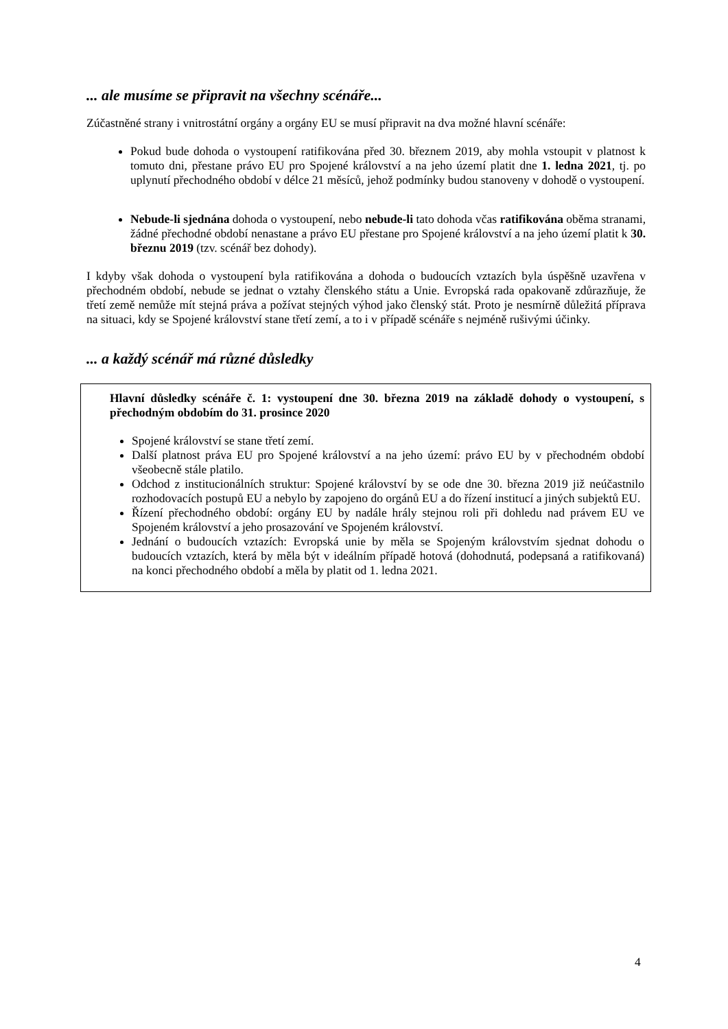... ale musíme se připravit na všechny scénáře...
Zúčastněné strany i vnitrostátní orgány a orgány EU se musí připravit na dva možné hlavní scénáře:
Pokud bude dohoda o vystoupení ratifikována před 30. březnem 2019, aby mohla vstoupit v platnost k tomuto dni, přestane právo EU pro Spojené království a na jeho území platit dne 1. ledna 2021, tj. po uplynutí přechodného období v délce 21 měsíců, jehož podmínky budou stanoveny v dohodě o vystoupení.
Nebude-li sjednána dohoda o vystoupení, nebo nebude-li tato dohoda včas ratifikována oběma stranami, žádné přechodné období nenastane a právo EU přestane pro Spojené království a na jeho území platit k 30. březnu 2019 (tzv. scénář bez dohody).
I kdyby však dohoda o vystoupení byla ratifikována a dohoda o budoucích vztazích byla úspěšně uzavřena v přechodném období, nebude se jednat o vztahy členského státu a Unie. Evropská rada opakovaně zdůrazňuje, že třetí země nemůže mít stejná práva a požívat stejných výhod jako členský stát. Proto je nesmírně důležitá příprava na situaci, kdy se Spojené království stane třetí zemí, a to i v případě scénáře s nejméně rušivými účinky.
... a každý scénář má různé důsledky
Hlavní důsledky scénáře č. 1: vystoupení dne 30. března 2019 na základě dohody o vystoupení, s přechodným obdobím do 31. prosince 2020
Spojené království se stane třetí zemí.
Další platnost práva EU pro Spojené království a na jeho území: právo EU by v přechodném období všeobecně stále platilo.
Odchod z institucionálních struktur: Spojené království by se ode dne 30. března 2019 již neúčastnilo rozhodovacích postupů EU a nebylo by zapojeno do orgánů EU a do řízení institucí a jiných subjektů EU.
Řízení přechodného období: orgány EU by nadále hrály stejnou roli při dohledu nad právem EU ve Spojeném království a jeho prosazování ve Spojeném království.
Jednání o budoucích vztazích: Evropská unie by měla se Spojeným královstvím sjednat dohodu o budoucích vztazích, která by měla být v ideálním případě hotová (dohodnutá, podepsaná a ratifikovaná) na konci přechodného období a měla by platit od 1. ledna 2021.
4